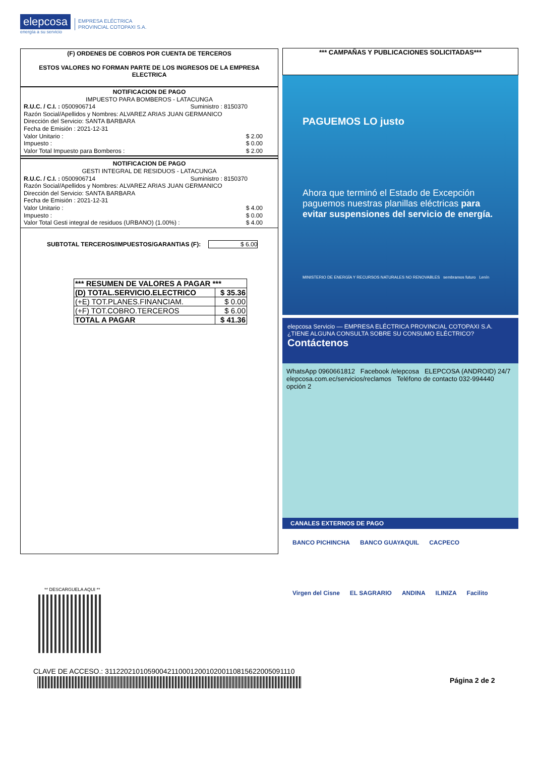elepcosa
energía a su servicio
EMPRESA ELÉCTRICA
PROVINCIAL COTOPAXI S.A.
(F) ORDENES DE COBROS POR CUENTA DE TERCEROS
ESTOS VALORES NO FORMAN PARTE DE LOS INGRESOS DE LA EMPRESA ELECTRICA
NOTIFICACION DE PAGO
IMPUESTO PARA BOMBEROS - LATACUNGA
R.U.C. / C.I. : 0500906714 Suministro : 8150370
Razón Social/Apellidos y Nombres: ALVAREZ ARIAS JUAN GERMANICO
Dirección del Servicio: SANTA BARBARA
Fecha de Emisión : 2021-12-31
Valor Unitario : $ 2.00
Impuesto : $ 0.00
Valor Total Impuesto para Bomberos : $ 2.00
NOTIFICACION DE PAGO
GESTI INTEGRAL DE RESIDUOS - LATACUNGA
R.U.C. / C.I. : 0500906714 Suministro : 8150370
Razón Social/Apellidos y Nombres: ALVAREZ ARIAS JUAN GERMANICO
Dirección del Servicio: SANTA BARBARA
Fecha de Emisión : 2021-12-31
Valor Unitario : $ 4.00
Impuesto : $ 0.00
Valor Total Gesti integral de residuos (URBANO) (1.00%) : $ 4.00
SUBTOTAL TERCEROS/IMPUESTOS/GARANTIAS (F): $ 6.00
| *** RESUMEN DE VALORES A PAGAR *** | |
| --- | --- |
| (D) TOTAL.SERVICIO.ELECTRICO | $ 35.36 |
| (+E) TOT.PLANES.FINANCIAM. | $ 0.00 |
| (+F) TOT.COBRO.TERCEROS | $ 6.00 |
| TOTAL A PAGAR | $ 41.36 |
*** CAMPAÑAS Y PUBLICACIONES SOLICITADAS***
PAGUEMOS LO justo
Ahora que terminó el Estado de Excepción paguemos nuestras planillas eléctricas para evitar suspensiones del servicio de energía.
MINISTERIO DE ENERGÍA Y RECURSOS NATURALES NO RENOVABLES sembramos futuro Lenín
elepcosa Servicio — EMPRESA ELÉCTRICA PROVINCIAL COTOPAXI S.A.
¿TIENE ALGUNA CONSULTA SOBRE SU CONSUMO ELÉCTRICO? Contáctenos
WhatsApp 0960661812 Facebook /elepcosa ELEPCOSA (ANDROID) 24/7 elepcosa.com.ec/servicios/reclamos Teléfono de contacto 032-994440 opción 2
CANALES EXTERNOS DE PAGO
BANCO PICHINCHA BANCO GUAYAQUIL CACPECO Virgen del Cisne EL SAGRARIO ANDINA ILINIZA Facilito
** DESCARGUELA AQUI **
CLAVE DE ACCESO.: 3112202101059004211000120010200110815622005091110
Página 2 de 2